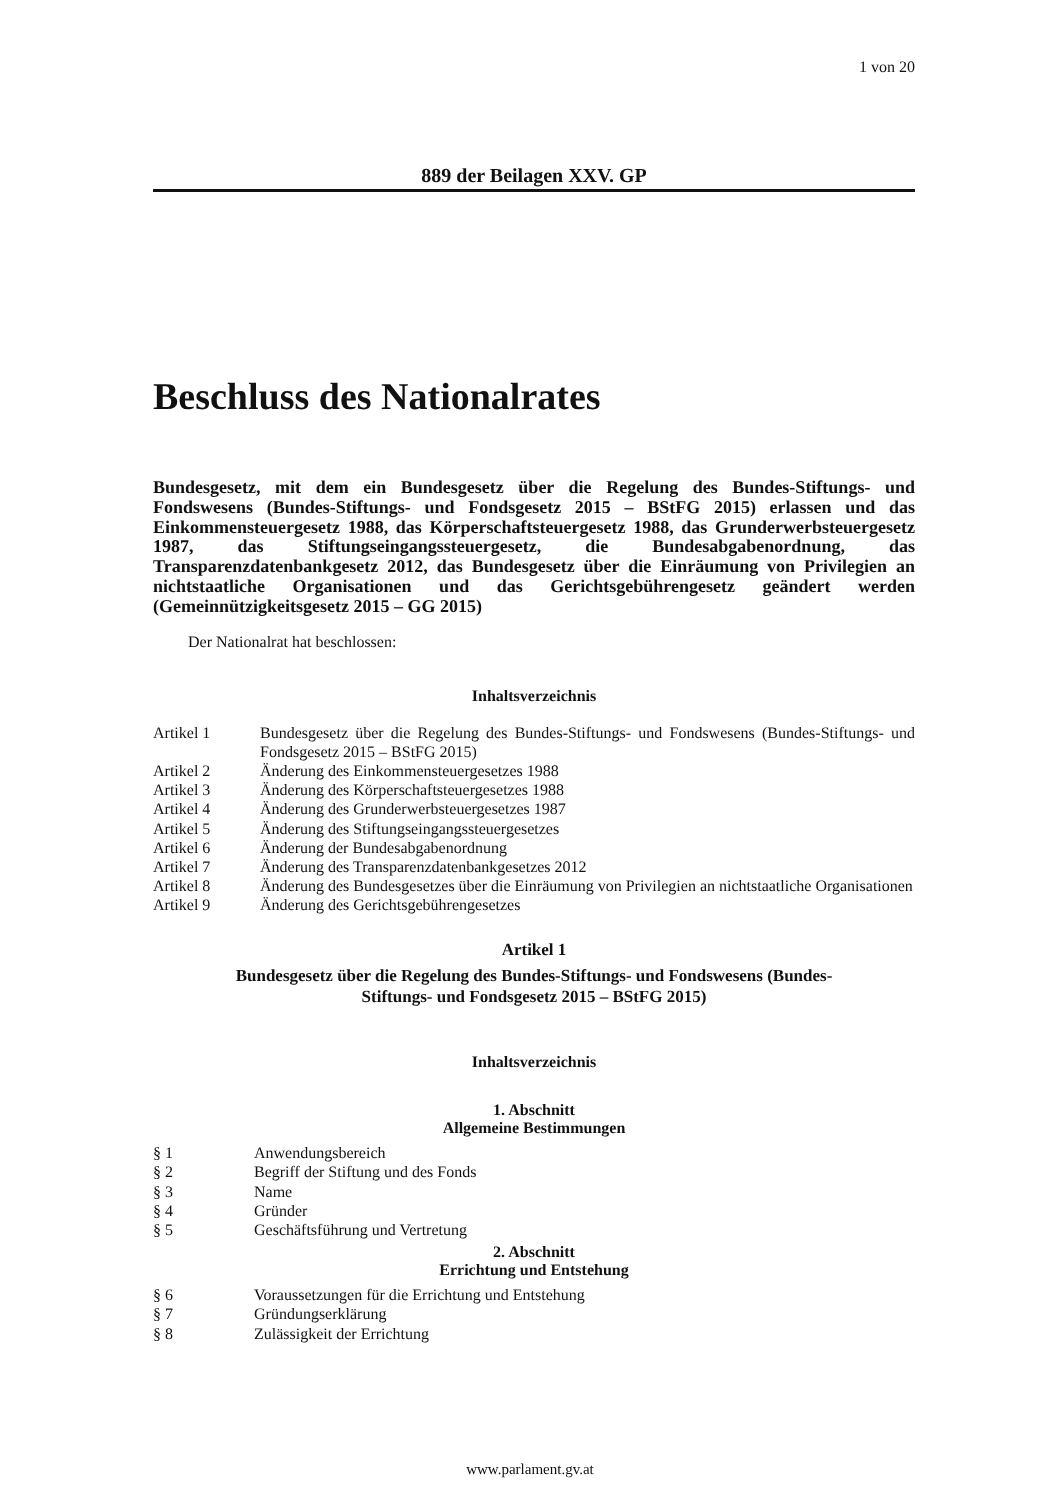1 von 20
889 der Beilagen XXV. GP
Beschluss des Nationalrates
Bundesgesetz, mit dem ein Bundesgesetz über die Regelung des Bundes-Stiftungs- und Fondswesens (Bundes-Stiftungs- und Fondsgesetz 2015 – BStFG 2015) erlassen und das Einkommensteuergesetz 1988, das Körperschaftsteuergesetz 1988, das Grunderwerbsteuergesetz 1987, das Stiftungseingangssteuergesetz, die Bundesabgabenordnung, das Transparenzdatenbankgesetz 2012, das Bundesgesetz über die Einräumung von Privilegien an nichtstaatliche Organisationen und das Gerichtsgebührengesetz geändert werden (Gemeinnützigkeitsgesetz 2015 – GG 2015)
Der Nationalrat hat beschlossen:
Inhaltsverzeichnis
| Artikel 1 | Bundesgesetz über die Regelung des Bundes-Stiftungs- und Fondswesens (Bundes-Stiftungs- und Fondsgesetz 2015 – BStFG 2015) |
| Artikel 2 | Änderung des Einkommensteuergesetzes 1988 |
| Artikel 3 | Änderung des Körperschaftsteuergesetzes 1988 |
| Artikel 4 | Änderung des Grunderwerbsteuergesetzes 1987 |
| Artikel 5 | Änderung des Stiftungseingangssteuergesetzes |
| Artikel 6 | Änderung der Bundesabgabenordnung |
| Artikel 7 | Änderung des Transparenzdatenbankgesetzes 2012 |
| Artikel 8 | Änderung des Bundesgesetzes über die Einräumung von Privilegien an nichtstaatliche Organisationen |
| Artikel 9 | Änderung des Gerichtsgebührengesetzes |
Artikel 1
Bundesgesetz über die Regelung des Bundes-Stiftungs- und Fondswesens (Bundes-
Stiftungs- und Fondsgesetz 2015 – BStFG 2015)
Inhaltsverzeichnis
1. Abschnitt
Allgemeine Bestimmungen
| § 1 | Anwendungsbereich |
| § 2 | Begriff der Stiftung und des Fonds |
| § 3 | Name |
| § 4 | Gründer |
| § 5 | Geschäftsführung und Vertretung |
2. Abschnitt
Errichtung und Entstehung
| § 6 | Voraussetzungen für die Errichtung und Entstehung |
| § 7 | Gründungserklärung |
| § 8 | Zulässigkeit der Errichtung |
www.parlament.gv.at